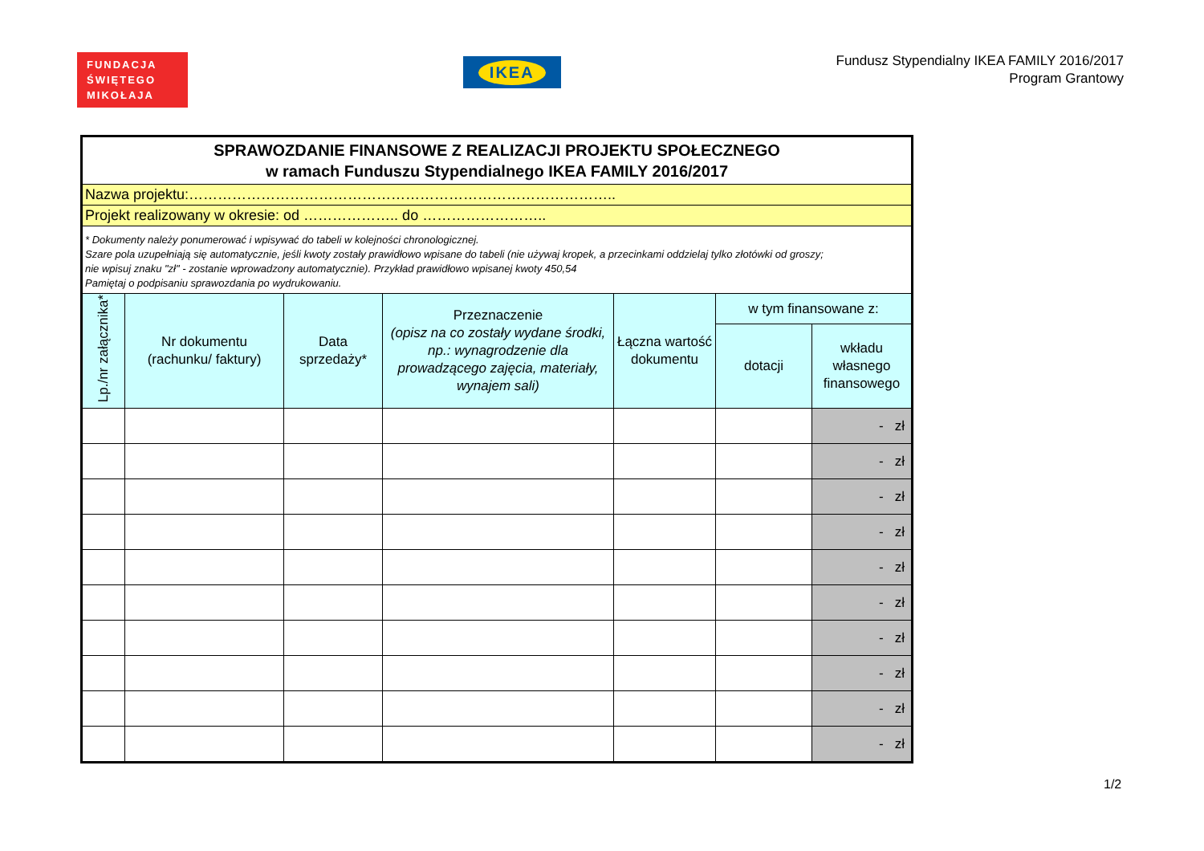FUNDACJA
ŚWIĘTEGO
MIKOŁAJA
IKEA
Fundusz Stypendialny IKEA FAMILY 2016/2017
Program Grantowy
| SPRAWOZDANIE FINANSOWE Z REALIZACJI PROJEKTU SPOŁECZNEGO w ramach Funduszu Stypendialnego IKEA FAMILY 2016/2017 | | | | | | |
| Nazwa projektu:…………………………………………………………………………….. | | | | | | |
| Projekt realizowany w okresie: od ……………….. do …………………….. | | | | | | |
| * Dokumenty należy ponumerować i wpisywać do tabeli w kolejności chronologicznej. Szare pola uzupełniają się automatycznie, jeśli kwoty zostały prawidłowo wpisane do tabeli (nie używaj kropek, a przecinkami oddzielaj tylko złotówki od groszy; nie wpisuj znaku "zł" - zostanie wprowadzony automatycznie). Przykład prawidłowo wpisanej kwoty 450,54 Pamiętaj o podpisaniu sprawozdania po wydrukowaniu. | | | | | | |
| Lp./nr załącznika* | Nr dokumentu (rachunku/ faktury) | Data sprzedaży* | Przeznaczenie (opisz na co zostały wydane środki, np.: wynagrodzenie dla prowadzącego zajęcia, materiały, wynajem sali) | Łączna wartość dokumentu | w tym finansowane z: | |
| | | | | | dotacji | wkładu własnego finansowego |
| | | | | | | - zł |
| | | | | | | - zł |
| | | | | | | - zł |
| | | | | | | - zł |
| | | | | | | - zł |
| | | | | | | - zł |
| | | | | | | - zł |
| | | | | | | - zł |
| | | | | | | - zł |
| | | | | | | - zł |
1/2